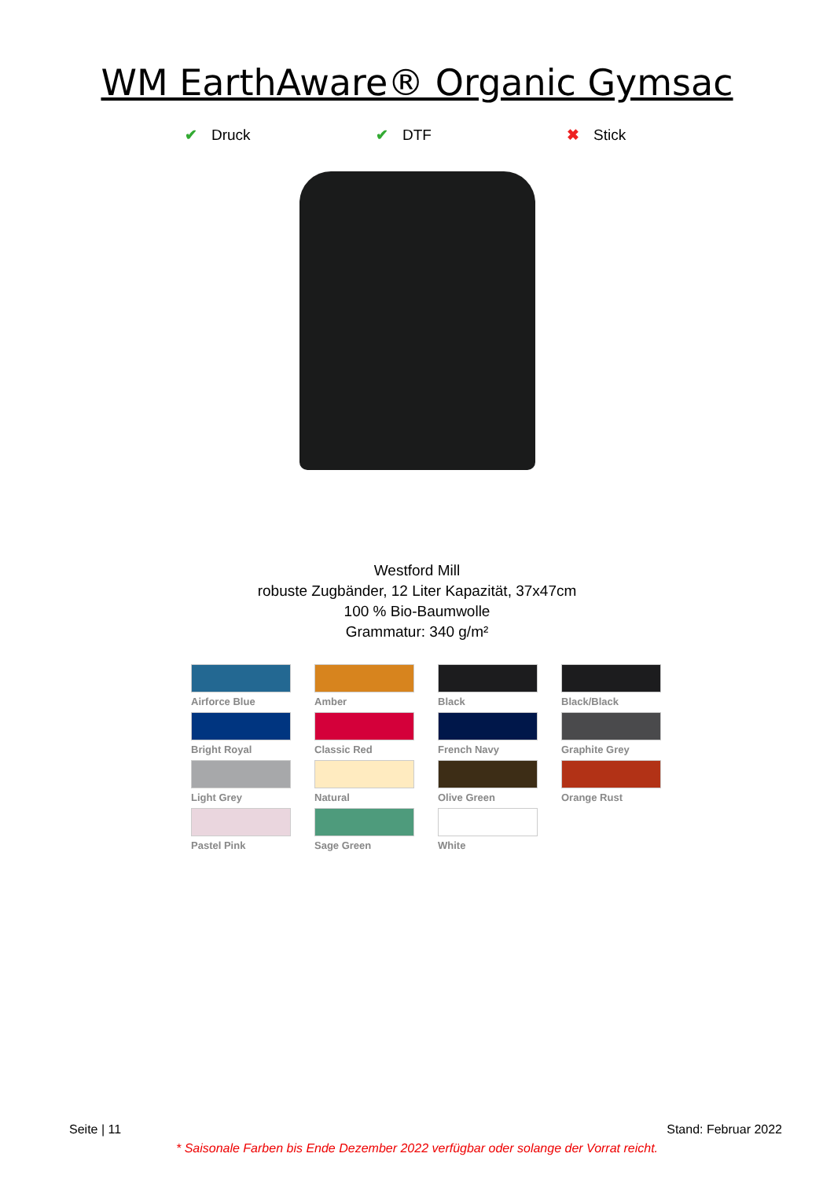WM EarthAware® Organic Gymsac
✔ Druck ✔ DTF ✖ Stick
Westford Mill
robuste Zugbänder, 12 Liter Kapazität, 37x47cm
100 % Bio-Baumwolle
Grammatur: 340 g/m²
Airforce Blue
Amber
Black
Black/Black
Bright Royal
Classic Red
French Navy
Graphite Grey
Light Grey
Natural
Olive Green
Orange Rust
Pastel Pink
Sage Green
White
Seite | 11 Stand: Februar 2022
* Saisonale Farben bis Ende Dezember 2022 verfügbar oder solange der Vorrat reicht.